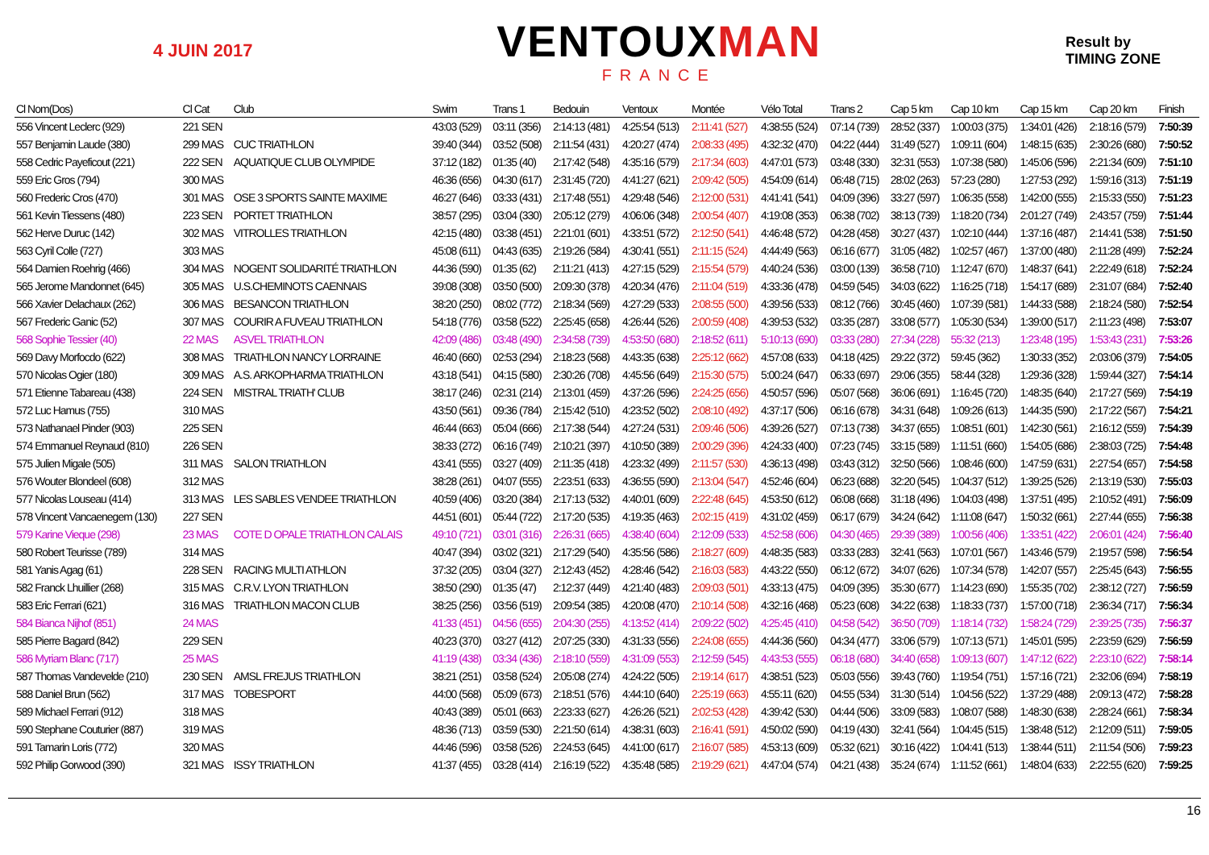4 JUIN 2017
VENTOUXMAN
FRANCE
Result by
TIMING ZONE
| Cl Nom(Dos) | Cl Cat | Club | Swim | Trans 1 | Bedouin | Ventoux | Montée | Vélo Total | Trans 2 | Cap 5 km | Cap 10 km | Cap 15 km | Cap 20 km | Finish |
| --- | --- | --- | --- | --- | --- | --- | --- | --- | --- | --- | --- | --- | --- | --- |
| 556 Vincent Leclerc (929) | 221 SEN | | 43:03 (529) | 03:11 (356) | 2:14:13 (481) | 4:25:54 (513) | 2:11:41 (527) | 4:38:55 (524) | 07:14 (739) | 28:52 (337) | 1:00:03 (375) | 1:34:01 (426) | 2:18:16 (579) | 7:50:39 |
| 557 Benjamin Laude (380) | 299 MAS | CUC TRIATHLON | 39:40 (344) | 03:52 (508) | 2:11:54 (431) | 4:20:27 (474) | 2:08:33 (495) | 4:32:32 (470) | 04:22 (444) | 31:49 (527) | 1:09:11 (604) | 1:48:15 (635) | 2:30:26 (680) | 7:50:52 |
| 558 Cedric Payeficout (221) | 222 SEN | AQUATIQUE CLUB OLYMPIDE | 37:12 (182) | 01:35 (40) | 2:17:42 (548) | 4:35:16 (579) | 2:17:34 (603) | 4:47:01 (573) | 03:48 (330) | 32:31 (553) | 1:07:38 (580) | 1:45:06 (596) | 2:21:34 (609) | 7:51:10 |
| 559 Eric Gros (794) | 300 MAS | | 46:36 (656) | 04:30 (617) | 2:31:45 (720) | 4:41:27 (621) | 2:09:42 (505) | 4:54:09 (614) | 06:48 (715) | 28:02 (263) | 57:23 (280) | 1:27:53 (292) | 1:59:16 (313) | 7:51:19 |
| 560 Frederic Cros (470) | 301 MAS | OSE 3 SPORTS SAINTE MAXIME | 46:27 (646) | 03:33 (431) | 2:17:48 (551) | 4:29:48 (546) | 2:12:00 (531) | 4:41:41 (541) | 04:09 (396) | 33:27 (597) | 1:06:35 (558) | 1:42:00 (555) | 2:15:33 (550) | 7:51:23 |
| 561 Kevin Tiessens (480) | 223 SEN | PORTET TRIATHLON | 38:57 (295) | 03:04 (330) | 2:05:12 (279) | 4:06:06 (348) | 2:00:54 (407) | 4:19:08 (353) | 06:38 (702) | 38:13 (739) | 1:18:20 (734) | 2:01:27 (749) | 2:43:57 (759) | 7:51:44 |
| 562 Herve Duruc (142) | 302 MAS | VITROLLES TRIATHLON | 42:15 (480) | 03:38 (451) | 2:21:01 (601) | 4:33:51 (572) | 2:12:50 (541) | 4:46:48 (572) | 04:28 (458) | 30:27 (437) | 1:02:10 (444) | 1:37:16 (487) | 2:14:41 (538) | 7:51:50 |
| 563 Cyril Colle (727) | 303 MAS | | 45:08 (611) | 04:43 (635) | 2:19:26 (584) | 4:30:41 (551) | 2:11:15 (524) | 4:44:49 (563) | 06:16 (677) | 31:05 (482) | 1:02:57 (467) | 1:37:00 (480) | 2:11:28 (499) | 7:52:24 |
| 564 Damien Roehrig (466) | 304 MAS | NOGENT SOLIDARITÉ TRIATHLON | 44:36 (590) | 01:35 (62) | 2:11:21 (413) | 4:27:15 (529) | 2:15:54 (579) | 4:40:24 (536) | 03:00 (139) | 36:58 (710) | 1:12:47 (670) | 1:48:37 (641) | 2:22:49 (618) | 7:52:24 |
| 565 Jerome Mandonnet (645) | 305 MAS | U.S.CHEMINOTS CAENNAIS | 39:08 (308) | 03:50 (500) | 2:09:30 (378) | 4:20:34 (476) | 2:11:04 (519) | 4:33:36 (478) | 04:59 (545) | 34:03 (622) | 1:16:25 (718) | 1:54:17 (689) | 2:31:07 (684) | 7:52:40 |
| 566 Xavier Delachaux (262) | 306 MAS | BESANCON TRIATHLON | 38:20 (250) | 08:02 (772) | 2:18:34 (569) | 4:27:29 (533) | 2:08:55 (500) | 4:39:56 (533) | 08:12 (766) | 30:45 (460) | 1:07:39 (581) | 1:44:33 (588) | 2:18:24 (580) | 7:52:54 |
| 567 Frederic Ganic (52) | 307 MAS | COURIR A FUVEAU TRIATHLON | 54:18 (776) | 03:58 (522) | 2:25:45 (658) | 4:26:44 (526) | 2:00:59 (408) | 4:39:53 (532) | 03:35 (287) | 33:08 (577) | 1:05:30 (534) | 1:39:00 (517) | 2:11:23 (498) | 7:53:07 |
| 568 Sophie Tessier (40) | 22 MAS | ASVEL TRIATHLON | 42:09 (486) | 03:48 (490) | 2:34:58 (739) | 4:53:50 (680) | 2:18:52 (611) | 5:10:13 (690) | 03:33 (280) | 27:34 (228) | 55:32 (213) | 1:23:48 (195) | 1:53:43 (231) | 7:53:26 |
| 569 Davy Morfocdo (622) | 308 MAS | TRIATHLON NANCY LORRAINE | 46:40 (660) | 02:53 (294) | 2:18:23 (568) | 4:43:35 (638) | 2:25:12 (662) | 4:57:08 (633) | 04:18 (425) | 29:22 (372) | 59:45 (362) | 1:30:33 (352) | 2:03:06 (379) | 7:54:05 |
| 570 Nicolas Ogier (180) | 309 MAS | A.S. ARKOPHARMA TRIATHLON | 43:18 (541) | 04:15 (580) | 2:30:26 (708) | 4:45:56 (649) | 2:15:30 (575) | 5:00:24 (647) | 06:33 (697) | 29:06 (355) | 58:44 (328) | 1:29:36 (328) | 1:59:44 (327) | 7:54:14 |
| 571 Etienne Tabareau (438) | 224 SEN | MISTRAL TRIATH' CLUB | 38:17 (246) | 02:31 (214) | 2:13:01 (459) | 4:37:26 (596) | 2:24:25 (656) | 4:50:57 (596) | 05:07 (568) | 36:06 (691) | 1:16:45 (720) | 1:48:35 (640) | 2:17:27 (569) | 7:54:19 |
| 572 Luc Hamus (755) | 310 MAS | | 43:50 (561) | 09:36 (784) | 2:15:42 (510) | 4:23:52 (502) | 2:08:10 (492) | 4:37:17 (506) | 06:16 (678) | 34:31 (648) | 1:09:26 (613) | 1:44:35 (590) | 2:17:22 (567) | 7:54:21 |
| 573 Nathanael Pinder (903) | 225 SEN | | 46:44 (663) | 05:04 (666) | 2:17:38 (544) | 4:27:24 (531) | 2:09:46 (506) | 4:39:26 (527) | 07:13 (738) | 34:37 (655) | 1:08:51 (601) | 1:42:30 (561) | 2:16:12 (559) | 7:54:39 |
| 574 Emmanuel Reynaud (810) | 226 SEN | | 38:33 (272) | 06:16 (749) | 2:10:21 (397) | 4:10:50 (389) | 2:00:29 (396) | 4:24:33 (400) | 07:23 (745) | 33:15 (589) | 1:11:51 (660) | 1:54:05 (686) | 2:38:03 (725) | 7:54:48 |
| 575 Julien Migale (505) | 311 MAS | SALON TRIATHLON | 43:41 (555) | 03:27 (409) | 2:11:35 (418) | 4:23:32 (499) | 2:11:57 (530) | 4:36:13 (498) | 03:43 (312) | 32:50 (566) | 1:08:46 (600) | 1:47:59 (631) | 2:27:54 (657) | 7:54:58 |
| 576 Wouter Blondeel (608) | 312 MAS | | 38:28 (261) | 04:07 (555) | 2:23:51 (633) | 4:36:55 (590) | 2:13:04 (547) | 4:52:46 (604) | 06:23 (688) | 32:20 (545) | 1:04:37 (512) | 1:39:25 (526) | 2:13:19 (530) | 7:55:03 |
| 577 Nicolas Louseau (414) | 313 MAS | LES SABLES VENDEE TRIATHLON | 40:59 (406) | 03:20 (384) | 2:17:13 (532) | 4:40:01 (609) | 2:22:48 (645) | 4:53:50 (612) | 06:08 (668) | 31:18 (496) | 1:04:03 (498) | 1:37:51 (495) | 2:10:52 (491) | 7:56:09 |
| 578 Vincent Vancaenegem (130) | 227 SEN | | 44:51 (601) | 05:44 (722) | 2:17:20 (535) | 4:19:35 (463) | 2:02:15 (419) | 4:31:02 (459) | 06:17 (679) | 34:24 (642) | 1:11:08 (647) | 1:50:32 (661) | 2:27:44 (655) | 7:56:38 |
| 579 Karine Vieque (298) | 23 MAS | COTE D OPALE TRIATHLON CALAIS | 49:10 (721) | 03:01 (316) | 2:26:31 (665) | 4:38:40 (604) | 2:12:09 (533) | 4:52:58 (606) | 04:30 (465) | 29:39 (389) | 1:00:56 (406) | 1:33:51 (422) | 2:06:01 (424) | 7:56:40 |
| 580 Robert Teurisse (789) | 314 MAS | | 40:47 (394) | 03:02 (321) | 2:17:29 (540) | 4:35:56 (586) | 2:18:27 (609) | 4:48:35 (583) | 03:33 (283) | 32:41 (563) | 1:07:01 (567) | 1:43:46 (579) | 2:19:57 (598) | 7:56:54 |
| 581 Yanis Agag (61) | 228 SEN | RACING MULTI ATHLON | 37:32 (205) | 03:04 (327) | 2:12:43 (452) | 4:28:46 (542) | 2:16:03 (583) | 4:43:22 (550) | 06:12 (672) | 34:07 (626) | 1:07:34 (578) | 1:42:07 (557) | 2:25:45 (643) | 7:56:55 |
| 582 Franck Lhuillier (268) | 315 MAS | C.R.V. LYON TRIATHLON | 38:50 (290) | 01:35 (47) | 2:12:37 (449) | 4:21:40 (483) | 2:09:03 (501) | 4:33:13 (475) | 04:09 (395) | 35:30 (677) | 1:14:23 (690) | 1:55:35 (702) | 2:38:12 (727) | 7:56:59 |
| 583 Eric Ferrari (621) | 316 MAS | TRIATHLON MACON CLUB | 38:25 (256) | 03:56 (519) | 2:09:54 (385) | 4:20:08 (470) | 2:10:14 (508) | 4:32:16 (468) | 05:23 (608) | 34:22 (638) | 1:18:33 (737) | 1:57:00 (718) | 2:36:34 (717) | 7:56:34 |
| 584 Bianca Nijhof (851) | 24 MAS | | 41:33 (451) | 04:56 (655) | 2:04:30 (255) | 4:13:52 (414) | 2:09:22 (502) | 4:25:45 (410) | 04:58 (542) | 36:50 (709) | 1:18:14 (732) | 1:58:24 (729) | 2:39:25 (735) | 7:56:37 |
| 585 Pierre Bagard (842) | 229 SEN | | 40:23 (370) | 03:27 (412) | 2:07:25 (330) | 4:31:33 (556) | 2:24:08 (655) | 4:44:36 (560) | 04:34 (477) | 33:06 (579) | 1:07:13 (571) | 1:45:01 (595) | 2:23:59 (629) | 7:56:59 |
| 586 Myriam Blanc (717) | 25 MAS | | 41:19 (438) | 03:34 (436) | 2:18:10 (559) | 4:31:09 (553) | 2:12:59 (545) | 4:43:53 (555) | 06:18 (680) | 34:40 (658) | 1:09:13 (607) | 1:47:12 (622) | 2:23:10 (622) | 7:58:14 |
| 587 Thomas Vandevelde (210) | 230 SEN | AMSL FREJUS TRIATHLON | 38:21 (251) | 03:58 (524) | 2:05:08 (274) | 4:24:22 (505) | 2:19:14 (617) | 4:38:51 (523) | 05:03 (556) | 39:43 (760) | 1:19:54 (751) | 1:57:16 (721) | 2:32:06 (694) | 7:58:19 |
| 588 Daniel Brun (562) | 317 MAS | TOBESPORT | 44:00 (568) | 05:09 (673) | 2:18:51 (576) | 4:44:10 (640) | 2:25:19 (663) | 4:55:11 (620) | 04:55 (534) | 31:30 (514) | 1:04:56 (522) | 1:37:29 (488) | 2:09:13 (472) | 7:58:28 |
| 589 Michael Ferrari (912) | 318 MAS | | 40:43 (389) | 05:01 (663) | 2:23:33 (627) | 4:26:26 (521) | 2:02:53 (428) | 4:39:42 (530) | 04:44 (506) | 33:09 (583) | 1:08:07 (588) | 1:48:30 (638) | 2:28:24 (661) | 7:58:34 |
| 590 Stephane Couturier (887) | 319 MAS | | 48:36 (713) | 03:59 (530) | 2:21:50 (614) | 4:38:31 (603) | 2:16:41 (591) | 4:50:02 (590) | 04:19 (430) | 32:41 (564) | 1:04:45 (515) | 1:38:48 (512) | 2:12:09 (511) | 7:59:05 |
| 591 Tamarin Loris (772) | 320 MAS | | 44:46 (596) | 03:58 (526) | 2:24:53 (645) | 4:41:00 (617) | 2:16:07 (585) | 4:53:13 (609) | 05:32 (621) | 30:16 (422) | 1:04:41 (513) | 1:38:44 (511) | 2:11:54 (506) | 7:59:23 |
| 592 Philip Gorwood (390) | 321 MAS | ISSY TRIATHLON | 41:37 (455) | 03:28 (414) | 2:16:19 (522) | 4:35:48 (585) | 2:19:29 (621) | 4:47:04 (574) | 04:21 (438) | 35:24 (674) | 1:11:52 (661) | 1:48:04 (633) | 2:22:55 (620) | 7:59:25 |
16